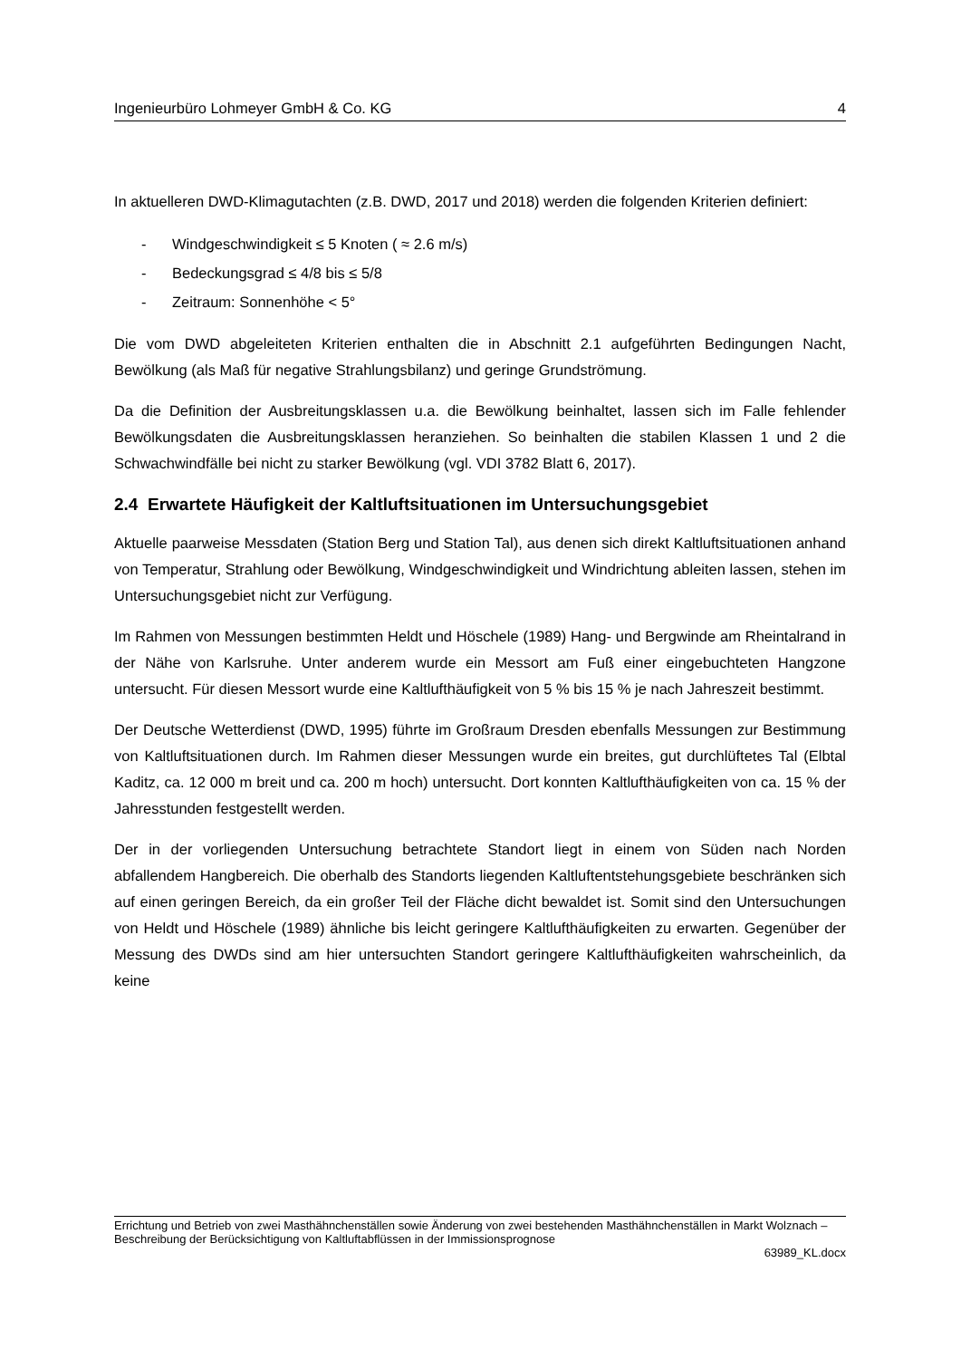Ingenieurbüro Lohmeyer GmbH & Co. KG 4
In aktuelleren DWD-Klimagutachten (z.B. DWD, 2017 und 2018) werden die folgenden Kriterien definiert:
- Windgeschwindigkeit ≤ 5 Knoten ( ≈ 2.6 m/s)
- Bedeckungsgrad ≤ 4/8 bis ≤ 5/8
- Zeitraum: Sonnenhöhe < 5°
Die vom DWD abgeleiteten Kriterien enthalten die in Abschnitt 2.1 aufgeführten Bedingungen Nacht, Bewölkung (als Maß für negative Strahlungsbilanz) und geringe Grundströmung.
Da die Definition der Ausbreitungsklassen u.a. die Bewölkung beinhaltet, lassen sich im Falle fehlender Bewölkungsdaten die Ausbreitungsklassen heranziehen. So beinhalten die stabilen Klassen 1 und 2 die Schwachwindfälle bei nicht zu starker Bewölkung (vgl. VDI 3782 Blatt 6, 2017).
2.4 Erwartete Häufigkeit der Kaltluftsituationen im Untersuchungsgebiet
Aktuelle paarweise Messdaten (Station Berg und Station Tal), aus denen sich direkt Kaltluftsituationen anhand von Temperatur, Strahlung oder Bewölkung, Windgeschwindigkeit und Windrichtung ableiten lassen, stehen im Untersuchungsgebiet nicht zur Verfügung.
Im Rahmen von Messungen bestimmten Heldt und Höschele (1989) Hang- und Bergwinde am Rheintalrand in der Nähe von Karlsruhe. Unter anderem wurde ein Messort am Fuß einer eingebuchteten Hangzone untersucht. Für diesen Messort wurde eine Kaltlufthäufigkeit von 5 % bis 15 % je nach Jahreszeit bestimmt.
Der Deutsche Wetterdienst (DWD, 1995) führte im Großraum Dresden ebenfalls Messungen zur Bestimmung von Kaltluftsituationen durch. Im Rahmen dieser Messungen wurde ein breites, gut durchlüftetes Tal (Elbtal Kaditz, ca. 12 000 m breit und ca. 200 m hoch) untersucht. Dort konnten Kaltlufthäufigkeiten von ca. 15 % der Jahresstunden festgestellt werden.
Der in der vorliegenden Untersuchung betrachtete Standort liegt in einem von Süden nach Norden abfallendem Hangbereich. Die oberhalb des Standorts liegenden Kaltluftentstehungsgebiete beschränken sich auf einen geringen Bereich, da ein großer Teil der Fläche dicht bewaldet ist. Somit sind den Untersuchungen von Heldt und Höschele (1989) ähnliche bis leicht geringere Kaltlufthäufigkeiten zu erwarten. Gegenüber der Messung des DWDs sind am hier untersuchten Standort geringere Kaltlufthäufigkeiten wahrscheinlich, da keine
Errichtung und Betrieb von zwei Masthähnchenställen sowie Änderung von zwei bestehenden Masthähnchenställen in Markt Wolznach – Beschreibung der Berücksichtigung von Kaltluftabflüssen in der Immissionsprognose
63989_KL.docx